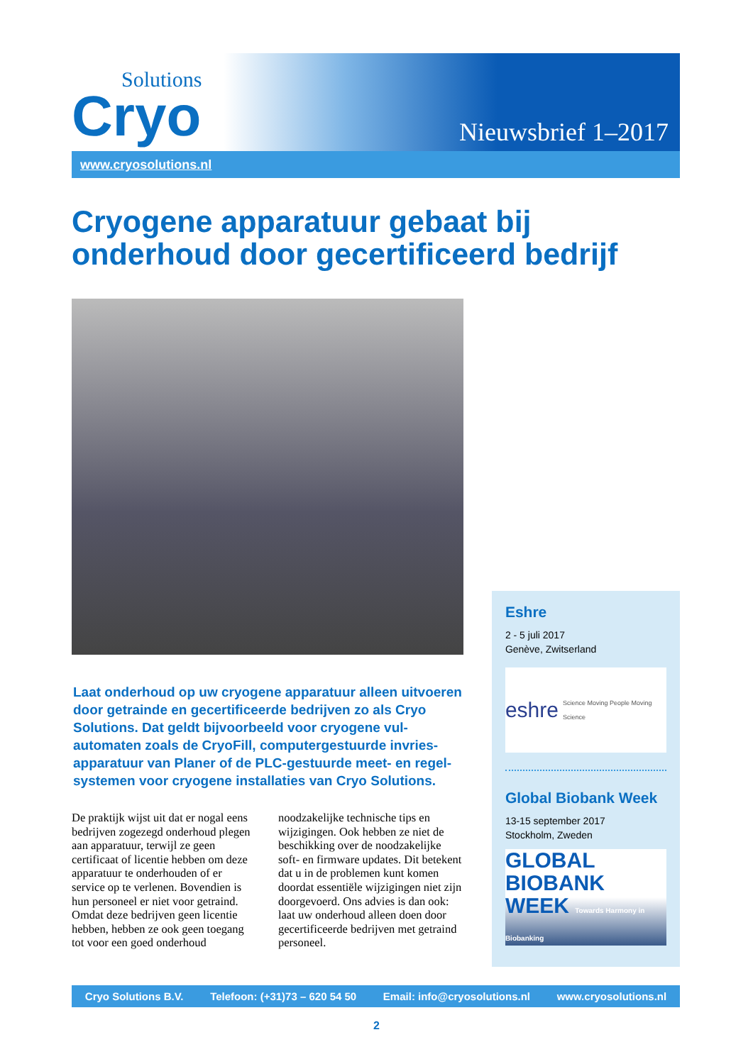Solutions
Cryo
Nieuwsbrief 1–2017
www.cryosolutions.nl
Cryogene apparatuur gebaat bij onderhoud door gecertificeerd bedrijf
Laat onderhoud op uw cryogene apparatuur alleen uit­voeren door getrainde en gecertificeerde bedrijven zo als Cryo Solutions. Dat geldt bijvoorbeeld voor cryogene vul­automaten zoals de CryoFill, computergestuurde invries­apparatuur van Planer of de PLC-gestuurde meet- en regel­systemen voor cryogene installaties van Cryo Solutions.
De praktijk wijst uit dat er nogal eens bedrijven zogezegd onderhoud plegen aan apparatuur, terwijl ze geen certificaat of licentie hebben om deze apparatuur te onderhouden of er service op te verlenen. Bovendien is hun personeel er niet voor getraind. Omdat deze bedrijven geen licentie hebben, hebben ze ook geen toegang tot voor een goed onderhoud noodzakelijke technische tips en wijzigingen. Ook hebben ze niet de beschikking over de noodzakelijke soft- en firmware updates. Dit betekent dat u in de problemen kunt komen doordat essentiële wijzigingen niet zijn doorgevoerd. Ons advies is dan ook: laat uw onderhoud alleen doen door gecertificeerde bedrijven met getraind personeel.
Eshre
2 - 5 juli 2017
Genève, Zwitserland
eshre Science Moving People Moving Science
Global Biobank Week
13-15 september 2017
Stockholm, Zweden
GLOBAL
BIOBANK
WEEK Towards Harmony in Biobanking
Cryo Solutions B.V. Telefoon: (+31)73 – 620 54 50 Email: info@cryosolutions.nl www.cryosolutions.nl
2